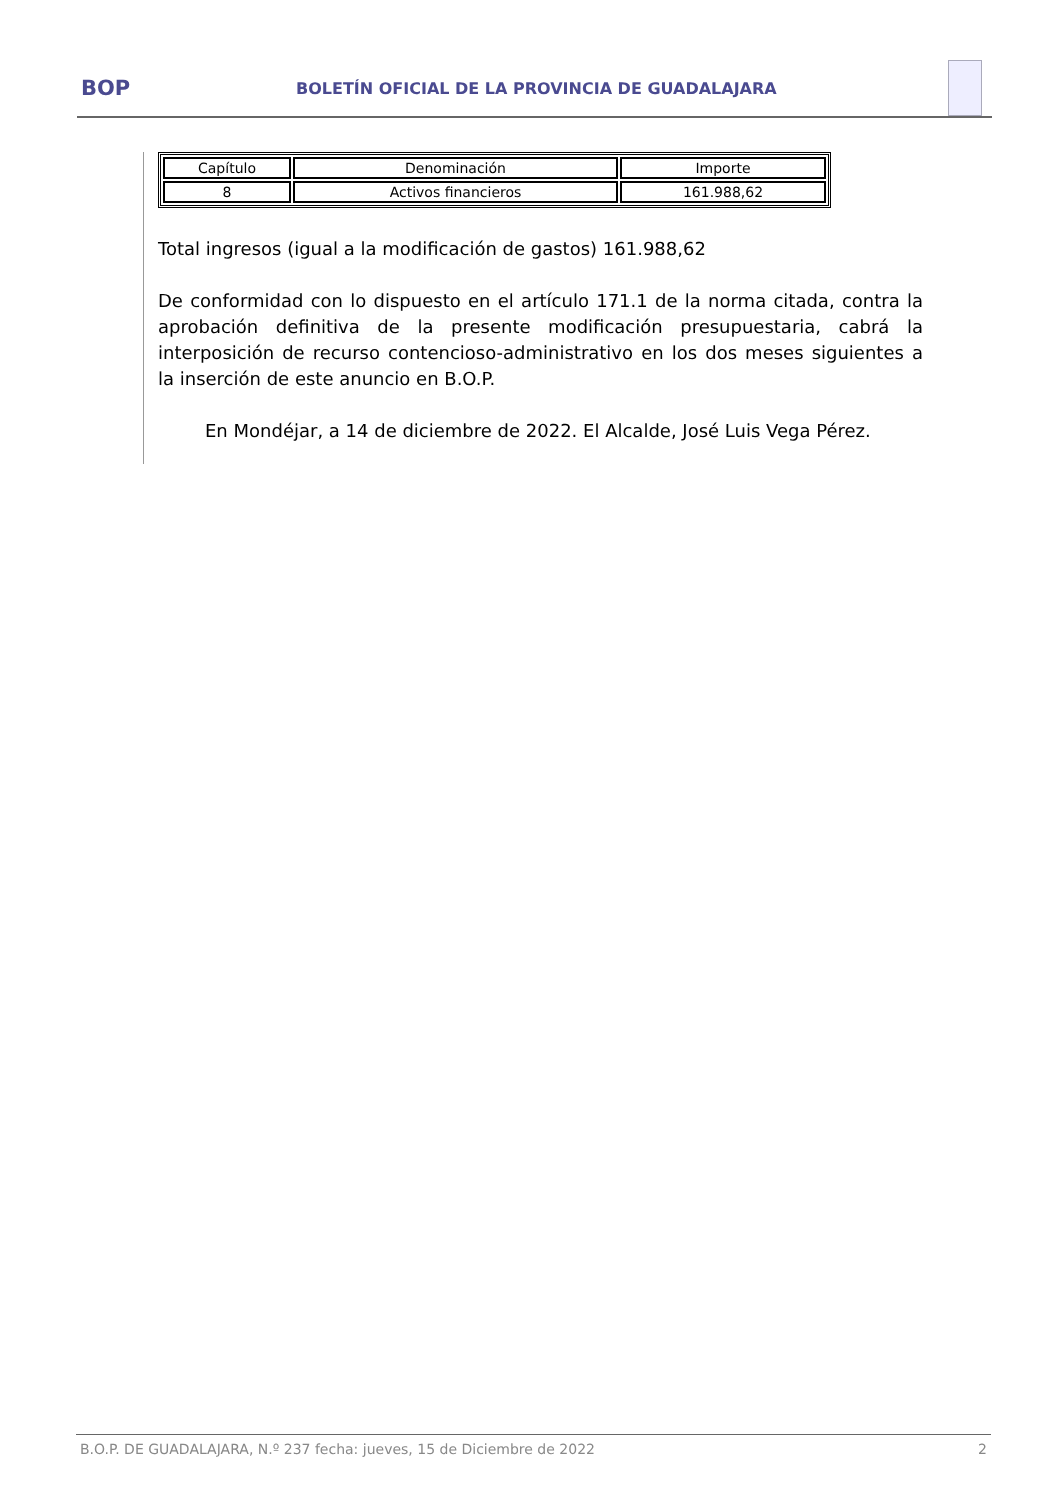BOP
BOLETÍN OFICIAL DE LA PROVINCIA DE GUADALAJARA
| Capítulo | Denominación | Importe |
| --- | --- | --- |
| 8 | Activos financieros | 161.988,62 |
Total ingresos (igual a la modificación de gastos) 161.988,62
De conformidad con lo dispuesto en el artículo 171.1 de la norma citada, contra la aprobación definitiva de la presente modificación presupuestaria, cabrá la interposición de recurso contencioso-administrativo en los dos meses siguientes a la inserción de este anuncio en B.O.P.
En Mondéjar, a 14 de diciembre de 2022. El Alcalde, José Luis Vega Pérez.
B.O.P. DE GUADALAJARA, N.º 237 fecha: jueves, 15 de Diciembre de 2022 2